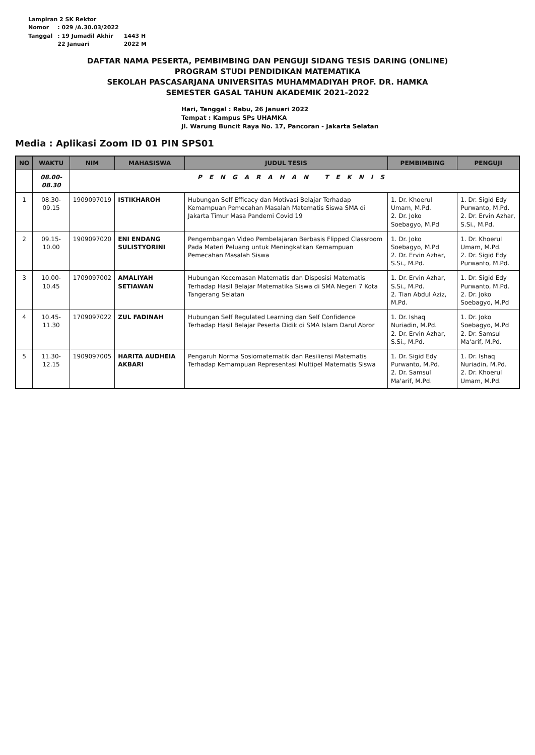| Lampiran 2 SK Rektor | | |
| Nomor | : 029 /A.30.03/2022 | |
| Tanggal | : 19 Jumadil Akhir | 1443 H |
| | 22 Januari | 2022 M |
DAFTAR NAMA PESERTA, PEMBIMBING DAN PENGUJI SIDANG TESIS DARING (ONLINE)
PROGRAM STUDI PENDIDIKAN MATEMATIKA
SEKOLAH PASCASARJANA UNIVERSITAS MUHAMMADIYAH PROF. DR. HAMKA
SEMESTER GASAL TAHUN AKADEMIK 2021-2022
Hari, Tanggal : Rabu, 26 Januari 2022
Tempat : Kampus SPs UHAMKA
Jl. Warung Buncit Raya No. 17, Pancoran - Jakarta Selatan
Media : Aplikasi Zoom ID 01 PIN SPS01
| NO | WAKTU | NIM | MAHASISWA | JUDUL TESIS | PEMBIMBING | PENGUJI |
| --- | --- | --- | --- | --- | --- | --- |
| | 08.00-08.30 | PENGARAHAN TEKNIS | | | | |
| 1 | 08.30-09.15 | 1909097019 | ISTIKHAROH | Hubungan Self Efficacy dan Motivasi Belajar Terhadap Kemampuan Pemecahan Masalah Matematis Siswa SMA di Jakarta Timur Masa Pandemi Covid 19 | 1. Dr. Khoerul Umam, M.Pd. 2. Dr. Joko Soebagyo, M.Pd | 1. Dr. Sigid Edy Purwanto, M.Pd. 2. Dr. Ervin Azhar, S.Si., M.Pd. |
| 2 | 09.15-10.00 | 1909097020 | ENI ENDANG SULISTYORINI | Pengembangan Video Pembelajaran Berbasis Flipped Classroom Pada Materi Peluang untuk Meningkatkan Kemampuan Pemecahan Masalah Siswa | 1. Dr. Joko Soebagyo, M.Pd 2. Dr. Ervin Azhar, S.Si., M.Pd. | 1. Dr. Khoerul Umam, M.Pd. 2. Dr. Sigid Edy Purwanto, M.Pd. |
| 3 | 10.00-10.45 | 1709097002 | AMALIYAH SETIAWAN | Hubungan Kecemasan Matematis dan Disposisi Matematis Terhadap Hasil Belajar Matematika Siswa di SMA Negeri 7 Kota Tangerang Selatan | 1. Dr. Ervin Azhar, S.Si., M.Pd. 2. Tian Abdul Aziz, M.Pd. | 1. Dr. Sigid Edy Purwanto, M.Pd. 2. Dr. Joko Soebagyo, M.Pd |
| 4 | 10.45-11.30 | 1709097022 | ZUL FADINAH | Hubungan Self Regulated Learning dan Self Confidence Terhadap Hasil Belajar Peserta Didik di SMA Islam Darul Abror | 1. Dr. Ishaq Nuriadin, M.Pd. 2. Dr. Ervin Azhar, S.Si., M.Pd. | 1. Dr. Joko Soebagyo, M.Pd 2. Dr. Samsul Ma'arif, M.Pd. |
| 5 | 11.30-12.15 | 1909097005 | HARITA AUDHEIA AKBARI | Pengaruh Norma Sosiomatematik dan Resiliensi Matematis Terhadap Kemampuan Representasi Multipel Matematis Siswa | 1. Dr. Sigid Edy Purwanto, M.Pd. 2. Dr. Samsul Ma'arif, M.Pd. | 1. Dr. Ishaq Nuriadin, M.Pd. 2. Dr. Khoerul Umam, M.Pd. |